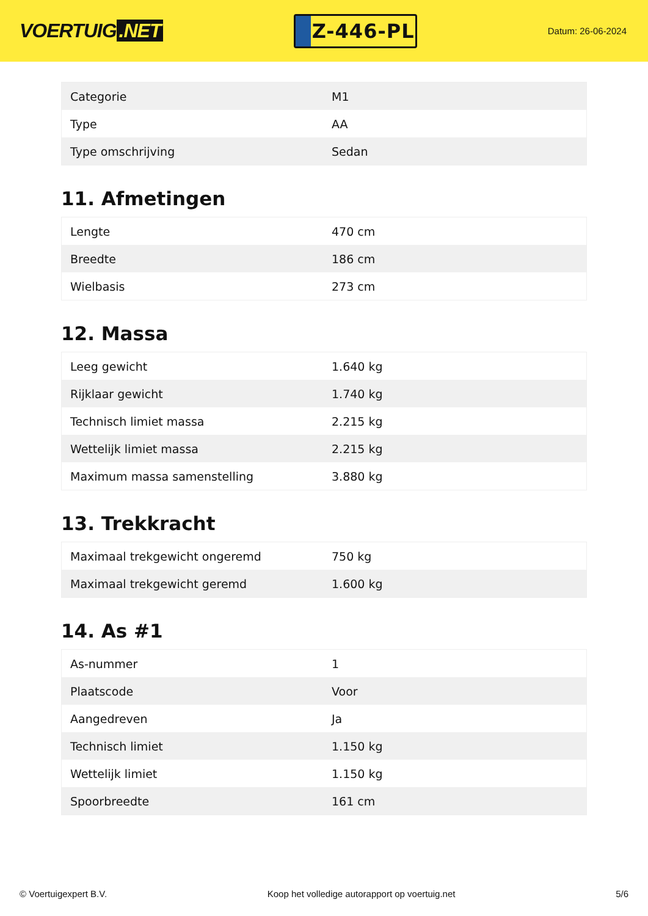VOERTUIG.NET
Z-446-PL
Datum: 26-06-2024
| Categorie | M1 |
| Type | AA |
| Type omschrijving | Sedan |
11. Afmetingen
| Lengte | 470 cm |
| Breedte | 186 cm |
| Wielbasis | 273 cm |
12. Massa
| Leeg gewicht | 1.640 kg |
| Rijklaar gewicht | 1.740 kg |
| Technisch limiet massa | 2.215 kg |
| Wettelijk limiet massa | 2.215 kg |
| Maximum massa samenstelling | 3.880 kg |
13. Trekkracht
| Maximaal trekgewicht ongeremd | 750 kg |
| Maximaal trekgewicht geremd | 1.600 kg |
14. As #1
| As-nummer | 1 |
| Plaatscode | Voor |
| Aangedreven | Ja |
| Technisch limiet | 1.150 kg |
| Wettelijk limiet | 1.150 kg |
| Spoorbreedte | 161 cm |
© Voertuigexpert B.V. Koop het volledige autorapport op voertuig.net 5/6